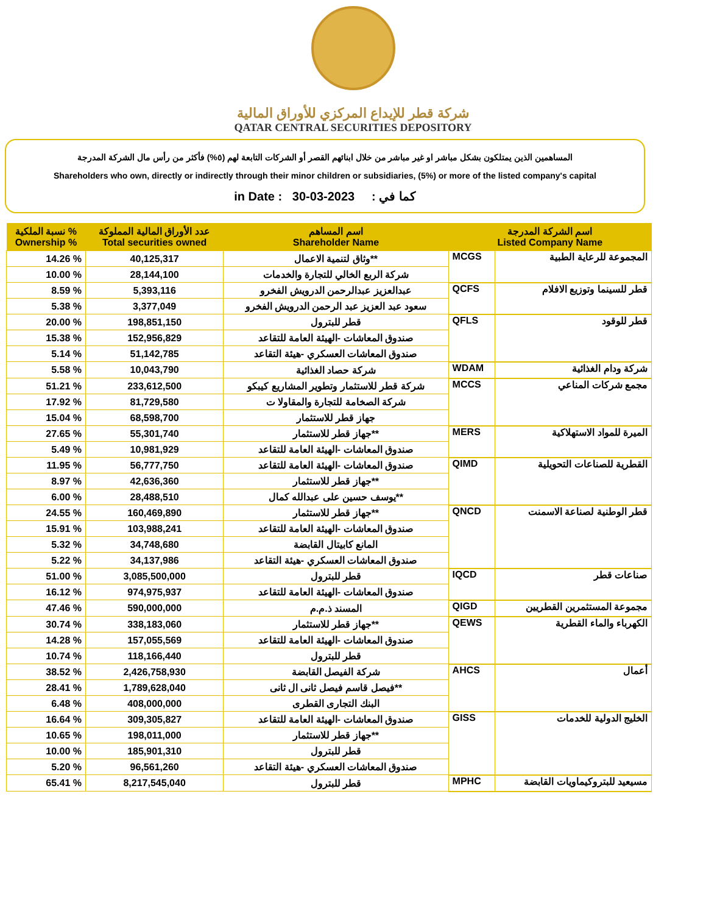شركة قطر للإيداع المركزي للأوراق المالية
QATAR CENTRAL SECURITIES DEPOSITORY
المساهمين الذين يمتلكون بشكل مباشر او غير مباشر من خلال ابنائهم القصر أو الشركات التابعة لهم (٥%) فأكثر من رأس مال الشركة المدرجة
Shareholders who own, directly or indirectly through their minor children or subsidiaries, (5%) or more of the listed company's capital
in Date : 30-03-2023 : كما في
| نسبة الملكية % Ownership % | عدد الأوراق المالية المملوكة Total securities owned | اسم المساهم Shareholder Name | اسم الشركة المدرجة Listed Company Name | |
| --- | --- | --- | --- | --- |
| 14.26 % | 40,125,317 | وثاق لتنمية الاعمال** | MCGS | المجموعة للرعاية الطبية |
| 10.00 % | 28,144,100 | شركة الربع الخالي للتجارة والخدمات | | |
| 8.59 % | 5,393,116 | عبدالعزيز عبدالرحمن الدرويش الفخرو | QCFS | قطر للسينما وتوزيع الافلام |
| 5.38 % | 3,377,049 | سعود عبد العزيز عبد الرحمن الدرويش الفخرو | | |
| 20.00 % | 198,851,150 | قطر للبترول | QFLS | قطر للوقود |
| 15.38 % | 152,956,829 | صندوق المعاشات -الهيئة العامة للتقاعد | | |
| 5.14 % | 51,142,785 | صندوق المعاشات العسكري -هيئة التقاعد | | |
| 5.58 % | 10,043,790 | شركة حصاد الغذائية | WDAM | شركة ودام الغذائية |
| 51.21 % | 233,612,500 | شركة قطر للاستثمار وتطوير المشاريع كيبكو | MCCS | مجمع شركات المناعي |
| 17.92 % | 81,729,580 | شركة الصخامة للتجارة والمقاولا ت | | |
| 15.04 % | 68,598,700 | جهاز قطر للاستثمار | | |
| 27.65 % | 55,301,740 | جهاز قطر للاستثمار** | MERS | الميرة للمواد الاستهلاكية |
| 5.49 % | 10,981,929 | صندوق المعاشات -الهيئة العامة للتقاعد | | |
| 11.95 % | 56,777,750 | صندوق المعاشات -الهيئة العامة للتقاعد | QIMD | القطرية للصناعات التحويلية |
| 8.97 % | 42,636,360 | جهاز قطر للاستثمار** | | |
| 6.00 % | 28,488,510 | يوسف حسين على عبدالله كمال** | | |
| 24.55 % | 160,469,890 | جهاز قطر للاستثمار** | QNCD | قطر الوطنية لصناعة الاسمنت |
| 15.91 % | 103,988,241 | صندوق المعاشات -الهيئة العامة للتقاعد | | |
| 5.32 % | 34,748,680 | المانع كابيتال القابضة | | |
| 5.22 % | 34,137,986 | صندوق المعاشات العسكري -هيئة التقاعد | | |
| 51.00 % | 3,085,500,000 | قطر للبترول | IQCD | صناعات قطر |
| 16.12 % | 974,975,937 | صندوق المعاشات -الهيئة العامة للتقاعد | | |
| 47.46 % | 590,000,000 | المسند ذ.م.م | QIGD | مجموعة المستثمرين القطريين |
| 30.74 % | 338,183,060 | جهاز قطر للاستثمار** | QEWS | الكهرباء والماء القطرية |
| 14.28 % | 157,055,569 | صندوق المعاشات -الهيئة العامة للتقاعد | | |
| 10.74 % | 118,166,440 | قطر للبترول | | |
| 38.52 % | 2,426,758,930 | شركة الفيصل القابضة | AHCS | أعمال |
| 28.41 % | 1,789,628,040 | فيصل قاسم فيصل ثانى ال ثانى** | | |
| 6.48 % | 408,000,000 | البنك التجارى القطرى | | |
| 16.64 % | 309,305,827 | صندوق المعاشات -الهيئة العامة للتقاعد | GISS | الخليج الدولية للخدمات |
| 10.65 % | 198,011,000 | جهاز قطر للاستثمار** | | |
| 10.00 % | 185,901,310 | قطر للبترول | | |
| 5.20 % | 96,561,260 | صندوق المعاشات العسكري -هيئة التقاعد | | |
| 65.41 % | 8,217,545,040 | قطر للبترول | MPHC | مسيعيد للبتروكيماويات القابضة |